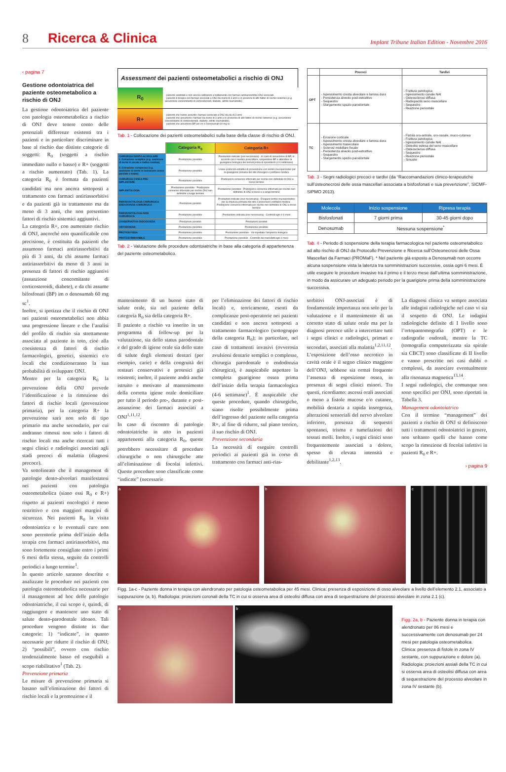8
Ricerca & Clinica
Implant Tribune Italian Edition - Novembre 2016
‹ pagina 7
Gestione odontoiatrica del paziente osteometabolico a rischio di ONJ
La gestione odontoiatrica del paziente con patologia osteometabolica a rischio di ONJ deve tenere conto delle potenziali differenze esistenti tra i pazienti e in particolare discriminare in base al rischio due distinte categorie di soggetti: R<sub>0</sub> (soggetti a rischio immediato nullo o basso) e R+ (soggetti a rischio aumentato) (Tab. 1). La categoria R<sub>0</sub> è formata da pazienti candidati ma non ancora sottoposti a trattamento con farmaci antiriassorbitivi e da pazienti già in trattamento ma da meno di 3 anni, che non presentino fattori di rischio sistemici aggiuntivi.
La categoria R+, con aumentato rischio di ONJ, ancorché non quantificabile con precisione, è costituita da pazienti che assumono farmaci antiriassorbitivi da più di 3 anni, da chi assume farmaci antiriassorbitivi da meno di 3 anni in presenza di fattori di rischio aggiuntivi (assunzione concomitante di corticosteroidi, diabete), e da chi assume bifosfonati (BP) im o denosumab 60 mg sc<sup>1</sup>.
Inoltre, si ipotizza che il rischio di ONJ nei pazienti osteometabolici non abbia una progressione lineare e che l’analisi del profilo di rischio sia strettamente associata al paziente in toto, cioè alla coesistenza di fattori di rischio farmacologici, genetici, sistemici e/o locali che condizioneranno la sua probabilità di sviluppare ONJ.
Mentre per la categoria R<sub>0</sub> la prevenzione della ONJ prevede l’identificazione e la rimozione dei fattori di rischio locali (prevenzione primaria), per la categoria R+ la prevenzione sarà non solo di tipo primario ma anche secondario, per cui andranno rimossi non solo i fattori di rischio locali ma anche ricercati tutti i segni clinici e radiologici associati agli stadi precoci di malattia (diagnosi precoce).
Va sottolineato che il management di patologie dento-alveolari manifestatesi nei pazienti con patologia osteometabolica (siano essi R<sub>0</sub> e R+) rispetto ai pazienti oncologici è meno restrittivo e con maggiori margini di sicurezza. Nei pazienti R<sub>0</sub> la visita odontoiatrica e le eventuali cure non sono perentorie prima dell’inizio della terapia con farmaci antiriassorbitivi, ma sono fortemente consigliate entro i primi 6 mesi della stessa, seguite da controlli periodici a lungo termine<sup>1</sup>.
In questo articolo saranno descritte e analizzate le procedure nei pazienti con patologia osteometabolica necessarie per il management ad hoc delle patologie odontoiatriche, il cui scopo è, quindi, di raggiungere e mantenere uno stato di salute dento-parodontale idoneo. Tali procedure vengono distinte in due categorie: 1) “indicate”, in quanto necessarie per ridurre il rischio di ONJ; 2) “possibili”, ovvero con rischio tendenzialmente basso ed eseguibili a scopo riabilitativo<sup>1</sup> (Tab. 2).
Prevenzione primaria
Le misure di prevenzione primaria si basano sull’eliminazione dei fattori di rischio locali e la promozione e il
Assessment dei pazienti osteometabolici a rischio di ONJ
| R<sub>0</sub> | - pazienti candidati e non ancora sottoposti a trattamento con farmaci antiriassorbitivi ONJ-associati - pazienti in terapia con farmaci associati a ONJ da meno di 3 anni e in assenza di altri fattori di rischio sistemici (e.g. assunzione concomitante di corticosteroidi, diabete, artrite reumatoide) |
| R+ | - pazienti che hanno assunto i farmaci associati a ONJ da più di 3 anni - pazienti che assumono i farmaci da meno di 3 anni e in presenza di altri fattori di rischio sistemici (e.g. assunzione concomitante di corticosteroidi, diabete, artrite reumatoide), - pazienti che assumono BP per im o Denosumab 60 mg sc |
Tab. 1 - Collocazione dei pazienti osteometabolici sulla base della classe di rischio di ONJ.
| | Categoria R<sub>0</sub> | Categoria R+ |
| --- | --- | --- |
| CHIRURGIA DENTO-ALVEOLARE 1. Estrazione semplice (e.g. avulsione di dente in arcata o radice residua) | Prestazione possibile | Prestazioni indicate (ove necessaria) - In caso di assunzione di BP, in accordo con il medico prescrittore, sospendere BP e attendere la guarigione biologica dei tessuti prima di riprenderlo (4-6 settimane) |
| 2. Estrazione complessa (e.g. avulsione di dente in inclusione ossea parziale o totale) | Prestazione possibile | - Usare protocolli estrattivi di prevenzione con lembo mucoperiosteo per la guarigione primaria del sito chirurgico e profilassi medica |
| CHIRURGIA OSSEA PRE-IMPLANTARE | Prestazione possibile | - Predisporre consenso informato per rischio non definibile di ONJ a breve termine |
| IMPLANTOLOGIA | Prestazione possibile - Predisporre consenso informato per rischio ONJ non definibile a lungo termine | Prestazione possibile - Predisporre consenso informato per rischio non definibile di ONJ a breve e a lungo termine |
| PARODONTOLOGIA CHIRURGICA ENDODONZIA CHIRURGICA | Prestazioni possibili | Prestazioni indicate (ove necessaria) - Eseguire lembo mucoperiosteo per la chiusura primaria del sito e prescrivere profilassi medica - Predisporre consenso informato per rischio non definibile di ONJ a breve termine |
| PARODONTOLOGIA NON CHIRURGICA | Prestazione possibile | Prestazione indicata (ove necessaria) - Controlli ogni 4-6 mesi |
| CONSERVATIVA ENDODONZIA | Prestazioni possibili | Prestazioni possibili |
| ORTODONZIA | Prestazione possibile | Prestazione possibile |
| PROTESI FISSA | Prestazione possibile | Prestazione possibile - Va rispettata l’ampiezza biologica |
| PROTESI RIMOVIBILE | Prestazione possibile | Prestazione possibile - Controllo dei manufatti ogni 4 mesi |
Tab. 2 - Valutazione delle procedure odontoiatriche in base alla categoria di appartenenza del paziente osteometabolico.
| | Precoci | Tardivi |
| --- | --- | --- |
| OPT | - Ispessimento cresta alveolare e lamina dura - Persistenza alveolo post-estrattivo - Sequestro - Slargamento spazio parodontale | - Frattura patologica - Ispessimento canale NAI - Osteosclerosi diffusa - Radiopacità seno mascellare - Sequestro - Reazione periostale |
| TC | - Erosione corticale - Ispessimento cresta alveolare e lamina dura - Ispessimento trasecolare - Sclerosi midollare focale - Persistenza alveolo post-estrattivo - Sequestro - Slargamento spazio parodontale | - Fistola oro-antrale, oro-nasale, muco-cutanea - Frattura patologica - Ispessimento canale NAI - Osteolisi estesa del seno mascellare - Osteosclerosi diffusa - Sequestro - Reazione periostale - Sinusite |
Tab. 3 - Segni radiologici precoci e tardivi (da “Raccomandazioni clinico-terapeutiche sull’osteonecrosi delle ossa mascellari associata a bisfosfonati e sua prevenzione”, SICMF-SIPMO 2013).
| Molecola | Inizio sospensione | Ripresa terapia |
| --- | --- | --- |
| Bisfosfonati | 7 giorni prima | 30-45 giorni dopo |
| Denosumab | Nessuna sospensione<sup>*</sup> | |
Tab. 4 - Periodo di sospensione della terapia farmacologica nel paziente osteometabolico ad alto rischio di ONJ da Protocollo Prevenzione e Ricerca sull’Osteonecrosi delle Ossa Mascellari da Farmaci (PROMaF). * Nel paziente già esposto a Denosumab non occorre alcuna sospensione vista la latenza tra somministrazioni successive, ossia ogni 6 mesi. È utile eseguire le procedure invasive tra il primo e il terzo mese dall’ultima somministrazione, in modo da assicurare un adeguato periodo per la guarigione prima della somministrazione successiva.
mantenimento di un buono stato di salute orale, sia nel paziente della categoria R<sub>0</sub> sia della categoria R+.
Il paziente a rischio va inserito in un programma di follow-up per la valutazione, sia dello status parodontale e del grado di igiene orale sia dello stato di salute degli elementi dentari (per esempio, carie) e della congruità dei restauri conservativi e protesici già esistenti; inoltre, il paziente andrà anche istruito e motivato al mantenimento della corretta igiene orale domiciliare per tutto il periodo pre-, durante e post-assunzione dei farmaci associati a ONJ<sup>1,11,12</sup>.
In caso di riscontro di patologie odontoiatriche in atto in pazienti appartenenti alla categoria R<sub>0</sub>, queste potrebbero necessitare di procedure chirurgiche o non chirurgiche atte all’eliminazione di focolai infettivi. Queste procedure sono classificate come “indicate” (necessarie
per l’eliminazione dei fattori di rischio locali) e, teoricamente, esenti da complicanze post-operatorie nei pazienti candidati e non ancora sottoposti a trattamento farmacologico (sottogruppo della categoria R<sub>0</sub>); in particolare, nel caso di trattamenti invasivi (ovverosia avulsioni dentarie semplici o complesse, chirurgia parodontale o endodonzia chirurgica), è auspicabile aspettare la completa guarigione ossea prima dell’inizio della terapia farmacologica (4-6 settimane)<sup>1</sup>. È auspicabile che queste procedure, quando chirurgiche, siano risolte possibilmente prima dell’ingresso del paziente nella categoria R+, al fine di ridurre, sul piano teorico, il suo rischio di ONJ.
Prevenzione secondaria
La necessità di eseguire controlli periodici ai pazienti già in corso di trattamento con farmaci anti-rias-
sorbitivi ONJ-associati è di fondamentale importanza non solo per la valutazione e il mantenimento di un corretto stato di salute orale ma per la diagnosi precoce utile a intercettare tutti i segni clinici e radiologici, primari e secondari, associati alla malattia<sup>1,2,11,12</sup>.
L’esposizione dell’osso necrotico in cavità orale è il segno clinico maggiore dell’ONJ, sebbene sia ormai frequente l’assenza di esposizione ossea, in presenza di segni clinici minori. Tra questi, ricordiamo: ascessi orali associati o meno a fistole mucose e/o cutanee, mobilità dentaria a rapida insorgenza, alterazioni sensoriali del nervo alveolare inferiore, presenza di sequestri spontanei, trisma e tumefazioni dei tessuti molli. Inoltre, i segni clinici sono frequentemente associati a dolore, spesso di elevata intensità e debilitante<sup>1,2,13</sup>.
La diagnosi clinica va sempre associata alle indagini radiologiche nel caso vi sia il sospetto di ONJ. Le indagini radiologiche definite di I livello sono l’ortopantomografia (OPT) e le radiografie endorali, mentre la TC (tomografia computerizzata sia spirale sia CBCT) sono classificate di II livello e vanno prescritte nei casi dubbi o complessi, da associare eventualmente alla risonanza magnetica<sup>13,14</sup>.
I segni radiologici, che comunque non sono specifici per ONJ, sono riportati in Tabella 3.
Management odontoiatrico
Con il termine “management” dei pazienti a rischio di ONJ si definiscono tutti i trattamenti odontoiatrici in genere, non soltanto quelli che hanno come scopo la rimozione di focolai infettivi in pazienti R<sub>0</sub> e R+.
› pagina 9
a b c
Figg. 1a-c - Paziente donna in terapia con alendronato per patologia osteometabolica per 45 mesi. Clinica: presenza di esposizione di osso alveolare a livello dell’elemento 2.1, associato a suppurazione (a, b). Radiologia: proiezioni coronali della TC in cui si osserva area di osteolisi diffusa con area di sequestrazione del processo alveolare in zona 2.1 (c).
a b
Figg. 2a, b - Paziente donna in terapia con alendronato per 86 mesi e successivamente con denosumab per 24 mesi per patologia osteometabolica. Clinica: presenza di fistole in zona IV sestante, con suppurazione e dolore (a). Radiologia: proiezioni assiali della TC in cui si osserva area di osteolisi diffusa con area di sequestrazione del processo alveolare in zona IV sestante (b).